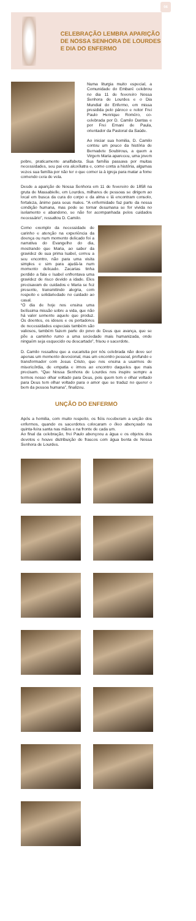06
CELEBRAÇÃO LEMBRA APARIÇÃO DE NOSSA SENHORA DE LOURDES E DIA DO ENFERMO
Numa liturgia muito especial, a Comunidade do Embaré celebrou no dia 11 de fevereiro Nossa Senhora de Lourdes e o Dia Mundial do Enfermo, em missa presidida pelo pároco e reitor Frei Paulo Henrique Romêro, co-celebrada por D. Camilo Dantas e por Frei Ernani de Paula, orientador da Pastoral da Saúde.
Ao iniciar sua homilia, D. Camilo contou um pouco da história de Bernadete Soubirous, a quem a Virgem Maria apareceu, uma jovem pobre, praticamente analfabeta. Sua família passava por muitas necessidades, seu pai era alcoólatra e, como conta a história, algumas vezes sua família por não ter o que comer ia à igreja para matar a fome comendo cera de vela.
Desde a aparição de Nossa Senhora em 11 de fevereiro de 1858 na gruta de Massabielle, em Lourdes, milhares de pessoas se dirigem ao local em busca da cura do corpo e da alma e lá encontram consolo, fortaleza, ânimo para seus males. “A enfermidade faz parte da nossa condição humana, mas pode se tornar desumana se for vivida no isolamento e abandono, se não for acompanhada pelos cuidados necessário”, ressaltou D. Camilo.
Como exemplo da necessidade de carinho e atenção na experiência da doença ou num momento delicado foi a narrativa do Evangelho do dia, mostrando que Maria, ao saber da gravidez de sua prima Isabel, correu a seu encontro, não para uma visita simples e sim para ajudá-la num momento delicado. Zacarias tinha perdido a fala e Isabel enfrentava uma gravidez de risco devido a idade. Eles precisavam de cuidados e Maria se fez presente, transmitindo alegria, com respeito e solidariedade no cuidado ao casal.
“O dia de hoje nos ensina uma belíssima missão sobre a vida, que não há valor somente aquele que produz. Os doentes, os idosos e os portadores de necessidades especiais também são valiosos, também fazem parte do povo de Deus que avança, que se põe a caminho rumo a uma sociedade mais humanizada, onde ninguém seja esquecido ou descartado”, frisou o sacerdote.
D. Camilo ressaltou que a eucaristia por nós celebrada não deve ser apenas um momento devocional, mas um encontro pessoal, profundo e transformador com Jesus Cristo, que nos ensina a usarmos de misericórdia, de empatia e irmos ao encontro daqueles que mais precisam. “Que Nossa Senhora de Lourdes nos inspire sempre a termos nosso olhar voltado para Deus, pois quem tem o olhar voltado para Deus tem olhar voltado para o amor que se traduz no querer o bem da pessoa humana”, finalizou.
UNÇÃO DO ENFERMO
Após a homilia, com muito respeito, os fiéis receberam a unção dos enfermos, quando os sacerdotes colocaram o óleo abençoado na quinta-feira santa nas mãos e na fronte de cada um.
Ao final da celebração, frei Paulo abençoou a água e os objetos dos devotos e houve distribuição de frascos com água benta de Nossa Senhora de Lourdes.